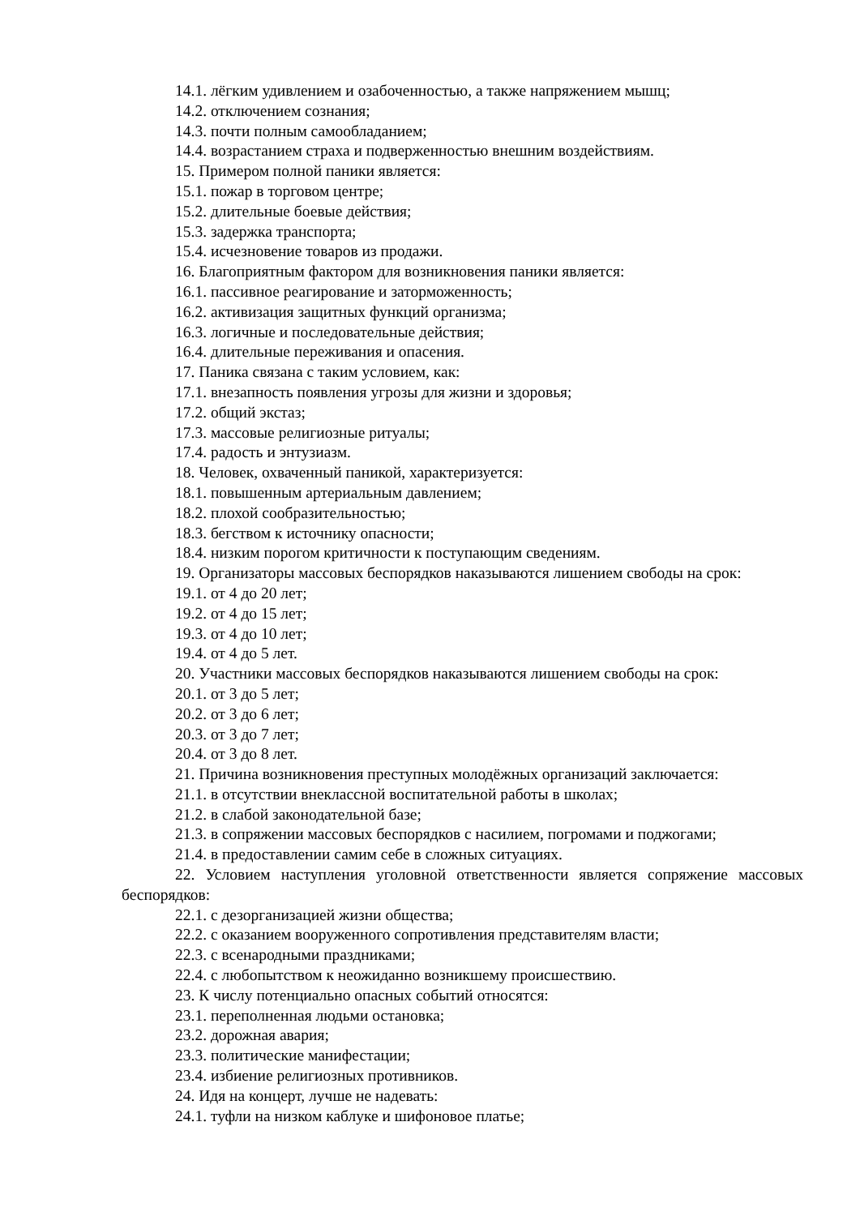14.1. лёгким удивлением и озабоченностью, а также напряжением мышц;
14.2. отключением сознания;
14.3. почти полным самообладанием;
14.4. возрастанием страха и подверженностью внешним воздействиям.
15. Примером полной паники является:
15.1. пожар в торговом центре;
15.2. длительные боевые действия;
15.3. задержка транспорта;
15.4. исчезновение товаров из продажи.
16. Благоприятным фактором для возникновения паники является:
16.1. пассивное реагирование и заторможенность;
16.2. активизация защитных функций организма;
16.3. логичные и последовательные действия;
16.4. длительные переживания и опасения.
17. Паника связана с таким условием, как:
17.1. внезапность появления угрозы для жизни и здоровья;
17.2. общий экстаз;
17.3. массовые религиозные ритуалы;
17.4. радость и энтузиазм.
18. Человек, охваченный паникой, характеризуется:
18.1. повышенным артериальным давлением;
18.2. плохой сообразительностью;
18.3. бегством к источнику опасности;
18.4. низким порогом критичности к поступающим сведениям.
19. Организаторы массовых беспорядков наказываются лишением свободы на срок:
19.1. от 4 до 20 лет;
19.2. от 4 до 15 лет;
19.3. от 4 до 10 лет;
19.4. от 4 до 5 лет.
20. Участники массовых беспорядков наказываются лишением свободы на срок:
20.1. от 3 до 5 лет;
20.2. от 3 до 6 лет;
20.3. от 3 до 7 лет;
20.4. от 3 до 8 лет.
21. Причина возникновения преступных молодёжных организаций заключается:
21.1. в отсутствии внеклассной воспитательной работы в школах;
21.2. в слабой законодательной базе;
21.3. в сопряжении массовых беспорядков с насилием, погромами и поджогами;
21.4. в предоставлении самим себе в сложных ситуациях.
22. Условием наступления уголовной ответственности является сопряжение массовых беспорядков:
22.1. с дезорганизацией жизни общества;
22.2. с оказанием вооруженного сопротивления представителям власти;
22.3. с всенародными праздниками;
22.4. с любопытством к неожиданно возникшему происшествию.
23. К числу потенциально опасных событий относятся:
23.1. переполненная людьми остановка;
23.2. дорожная авария;
23.3. политические манифестации;
23.4. избиение религиозных противников.
24. Идя на концерт, лучше не надевать:
24.1. туфли на низком каблуке и шифоновое платье;